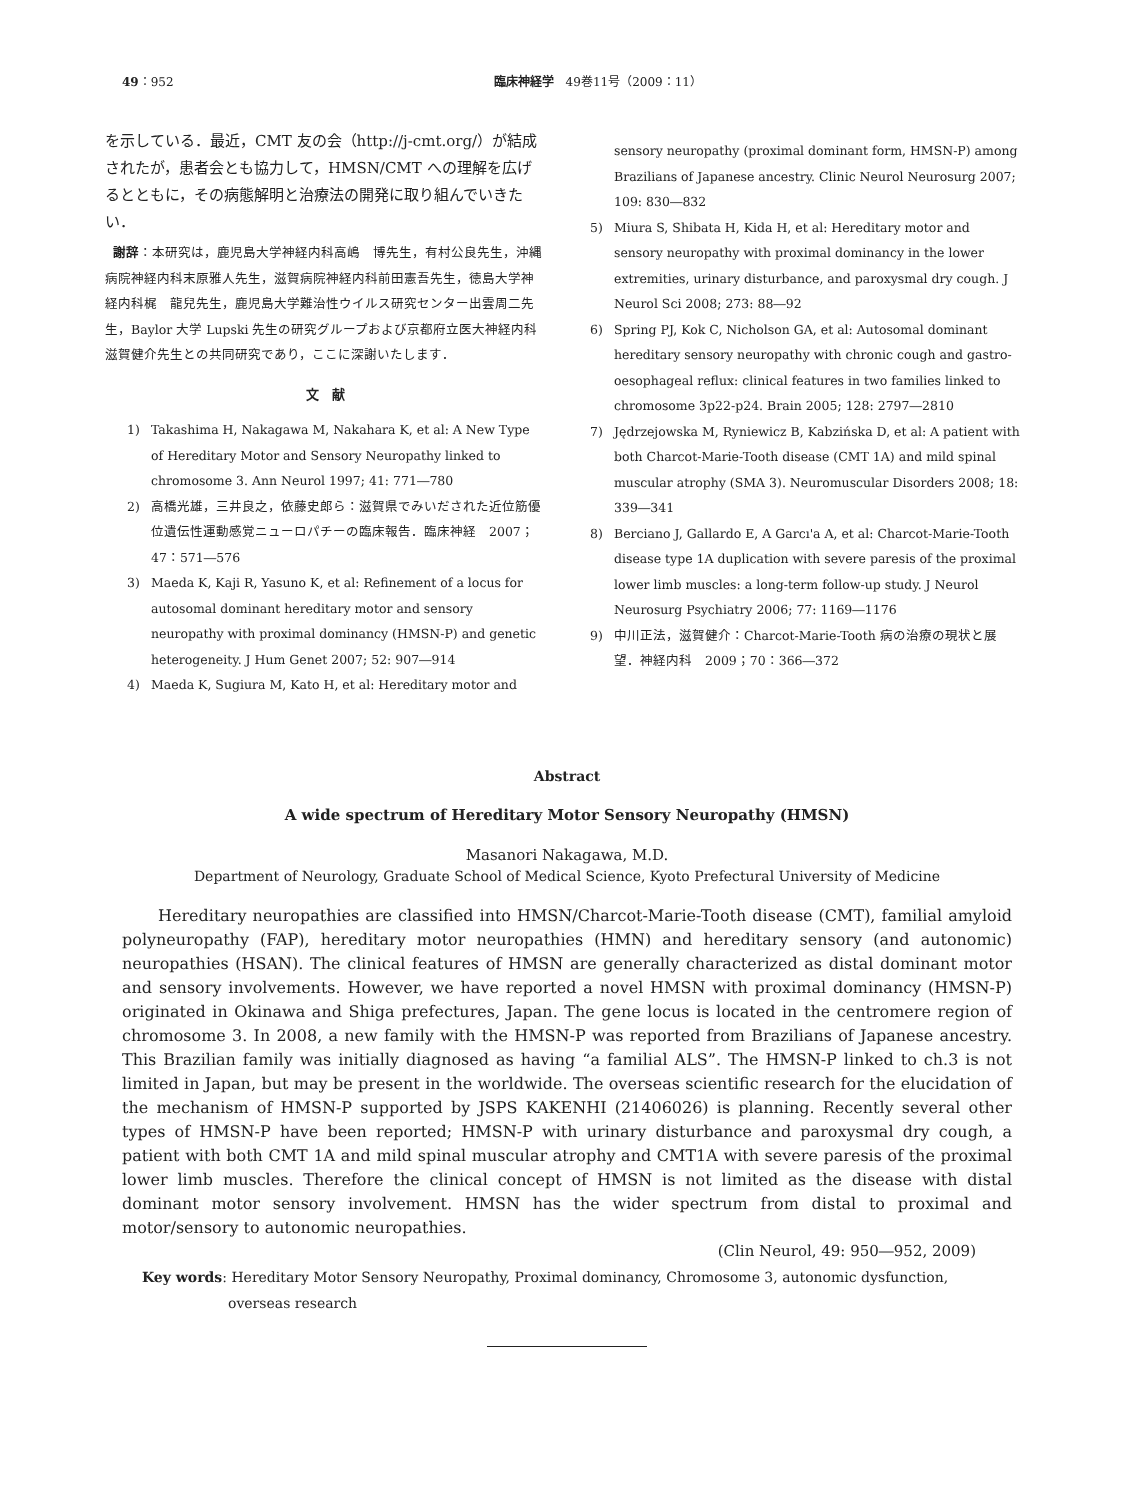49：952 臨床神経学　49巻11号（2009：11）
を示している．最近，CMT 友の会（http://j-cmt.org/）が結成されたが，患者会とも協力して，HMSN/CMT への理解を広げるとともに，その病態解明と治療法の開発に取り組んでいきたい．
謝辞：本研究は，鹿児島大学神経内科高嶋　博先生，有村公良先生，沖縄病院神経内科末原雅人先生，滋賀病院神経内科前田憲吾先生，徳島大学神経内科梶　龍兒先生，鹿児島大学難治性ウイルス研究センター出雲周二先生，Baylor 大学 Lupski 先生の研究グループおよび京都府立医大神経内科滋賀健介先生との共同研究であり，ここに深謝いたします．
文　献
1) Takashima H, Nakagawa M, Nakahara K, et al: A New Type of Hereditary Motor and Sensory Neuropathy linked to chromosome 3. Ann Neurol 1997; 41: 771―780
2) 高橋光雄，三井良之，依藤史郎ら：滋賀県でみいだされた近位筋優位遺伝性運動感覚ニューロパチーの臨床報告．臨床神経　2007；47：571―576
3) Maeda K, Kaji R, Yasuno K, et al: Refinement of a locus for autosomal dominant hereditary motor and sensory neuropathy with proximal dominancy (HMSN-P) and genetic heterogeneity. J Hum Genet 2007; 52: 907―914
4) Maeda K, Sugiura M, Kato H, et al: Hereditary motor and
sensory neuropathy (proximal dominant form, HMSN-P) among Brazilians of Japanese ancestry. Clinic Neurol Neurosurg 2007; 109: 830―832
5) Miura S, Shibata H, Kida H, et al: Hereditary motor and sensory neuropathy with proximal dominancy in the lower extremities, urinary disturbance, and paroxysmal dry cough. J Neurol Sci 2008; 273: 88―92
6) Spring PJ, Kok C, Nicholson GA, et al: Autosomal dominant hereditary sensory neuropathy with chronic cough and gastro-oesophageal reflux: clinical features in two families linked to chromosome 3p22-p24. Brain 2005; 128: 2797―2810
7) Jędrzejowska M, Ryniewicz B, Kabzińska D, et al: A patient with both Charcot-Marie-Tooth disease (CMT 1A) and mild spinal muscular atrophy (SMA 3). Neuromuscular Disorders 2008; 18: 339―341
8) Berciano J, Gallardo E, A Garcı'a A, et al: Charcot-Marie-Tooth disease type 1A duplication with severe paresis of the proximal lower limb muscles: a long-term follow-up study. J Neurol Neurosurg Psychiatry 2006; 77: 1169―1176
9) 中川正法，滋賀健介：Charcot-Marie-Tooth 病の治療の現状と展望．神経内科　2009；70：366―372
Abstract
A wide spectrum of Hereditary Motor Sensory Neuropathy (HMSN)
Masanori Nakagawa, M.D.
Department of Neurology, Graduate School of Medical Science, Kyoto Prefectural University of Medicine
Hereditary neuropathies are classified into HMSN/Charcot-Marie-Tooth disease (CMT), familial amyloid polyneuropathy (FAP), hereditary motor neuropathies (HMN) and hereditary sensory (and autonomic) neuropathies (HSAN). The clinical features of HMSN are generally characterized as distal dominant motor and sensory involvements. However, we have reported a novel HMSN with proximal dominancy (HMSN-P) originated in Okinawa and Shiga prefectures, Japan. The gene locus is located in the centromere region of chromosome 3. In 2008, a new family with the HMSN-P was reported from Brazilians of Japanese ancestry. This Brazilian family was initially diagnosed as having “a familial ALS”. The HMSN-P linked to ch.3 is not limited in Japan, but may be present in the worldwide. The overseas scientific research for the elucidation of the mechanism of HMSN-P supported by JSPS KAKENHI (21406026) is planning. Recently several other types of HMSN-P have been reported; HMSN-P with urinary disturbance and paroxysmal dry cough, a patient with both CMT 1A and mild spinal muscular atrophy and CMT1A with severe paresis of the proximal lower limb muscles. Therefore the clinical concept of HMSN is not limited as the disease with distal dominant motor sensory involvement. HMSN has the wider spectrum from distal to proximal and motor/sensory to autonomic neuropathies.
(Clin Neurol, 49: 950―952, 2009)
Key words: Hereditary Motor Sensory Neuropathy, Proximal dominancy, Chromosome 3, autonomic dysfunction, overseas research